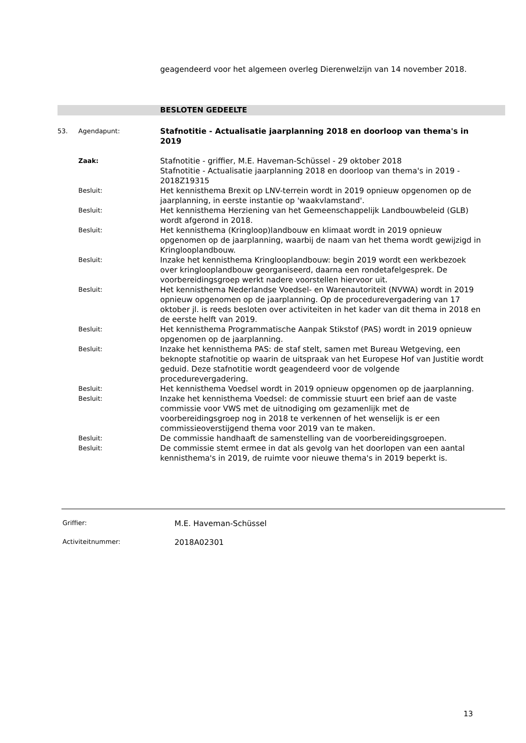geagendeerd voor het algemeen overleg Dierenwelzijn van 14 november 2018.
BESLOTEN GEDEELTE
53. Agendapunt:
Stafnotitie - Actualisatie jaarplanning 2018 en doorloop van thema's in 2019
Zaak:
Stafnotitie - griffier, M.E. Haveman-Schüssel - 29 oktober 2018
Stafnotitie - Actualisatie jaarplanning 2018 en doorloop van thema's in 2019 - 2018Z19315
Besluit:
Het kennisthema Brexit op LNV-terrein wordt in 2019 opnieuw opgenomen op de jaarplanning, in eerste instantie op 'waakvlamstand'.
Besluit:
Het kennisthema Herziening van het Gemeenschappelijk Landbouwbeleid (GLB) wordt afgerond in 2018.
Besluit:
Het kennisthema (Kringloop)landbouw en klimaat wordt in 2019 opnieuw opgenomen op de jaarplanning, waarbij de naam van het thema wordt gewijzigd in Kringlooplandbouw.
Besluit:
Inzake het kennisthema Kringlooplandbouw: begin 2019 wordt een werkbezoek over kringlooplandbouw georganiseerd, daarna een rondetafelgesprek. De voorbereidingsgroep werkt nadere voorstellen hiervoor uit.
Besluit:
Het kennisthema Nederlandse Voedsel- en Warenautoriteit (NVWA) wordt in 2019 opnieuw opgenomen op de jaarplanning. Op de procedurevergadering van 17 oktober jl. is reeds besloten over activiteiten in het kader van dit thema in 2018 en de eerste helft van 2019.
Besluit:
Het kennisthema Programmatische Aanpak Stikstof (PAS) wordt in 2019 opnieuw opgenomen op de jaarplanning.
Besluit:
Inzake het kennisthema PAS: de staf stelt, samen met Bureau Wetgeving, een beknopte stafnotitie op waarin de uitspraak van het Europese Hof van Justitie wordt geduid. Deze stafnotitie wordt geagendeerd voor de volgende procedurevergadering.
Besluit:
Het kennisthema Voedsel wordt in 2019 opnieuw opgenomen op de jaarplanning.
Besluit:
Inzake het kennisthema Voedsel: de commissie stuurt een brief aan de vaste commissie voor VWS met de uitnodiging om gezamenlijk met de voorbereidingsgroep nog in 2018 te verkennen of het wenselijk is er een commissieoverstijgend thema voor 2019 van te maken.
Besluit:
De commissie handhaaft de samenstelling van de voorbereidingsgroepen.
Besluit:
De commissie stemt ermee in dat als gevolg van het doorlopen van een aantal kennisthema's in 2019, de ruimte voor nieuwe thema's in 2019 beperkt is.
Griffier:
M.E. Haveman-Schüssel
Activiteitnummer:
2018A02301
13